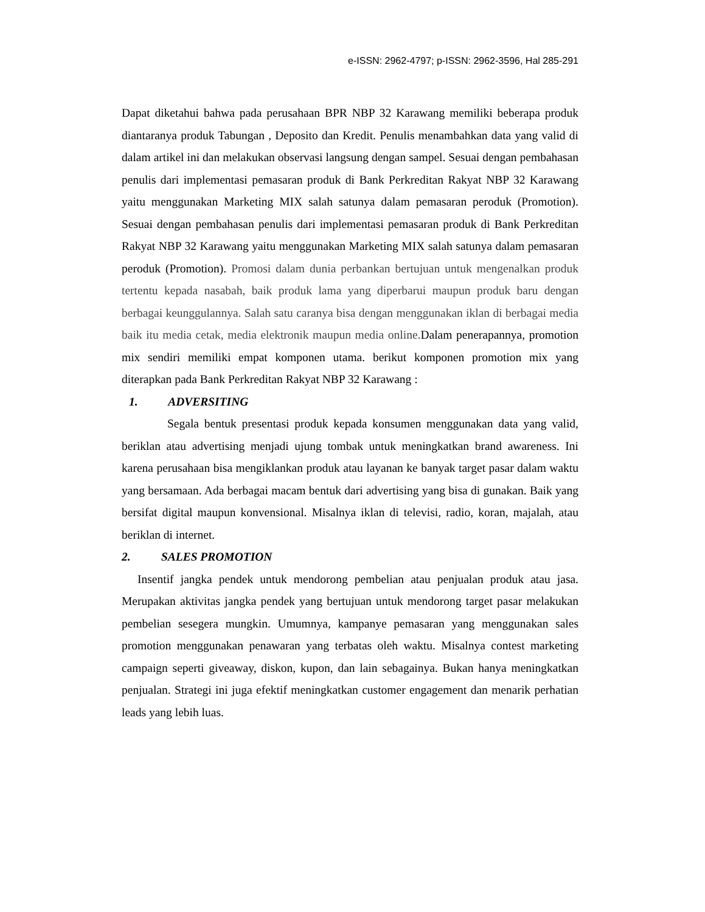e-ISSN: 2962-4797; p-ISSN: 2962-3596, Hal 285-291
Dapat diketahui bahwa pada perusahaan BPR NBP 32 Karawang memiliki beberapa produk diantaranya produk Tabungan , Deposito dan Kredit. Penulis menambahkan data yang valid di dalam artikel ini dan melakukan observasi langsung dengan sampel. Sesuai dengan pembahasan penulis dari implementasi pemasaran produk di Bank Perkreditan Rakyat NBP 32 Karawang yaitu menggunakan Marketing MIX salah satunya dalam pemasaran peroduk (Promotion). Sesuai dengan pembahasan penulis dari implementasi pemasaran produk di Bank Perkreditan Rakyat NBP 32 Karawang yaitu menggunakan Marketing MIX salah satunya dalam pemasaran peroduk (Promotion). Promosi dalam dunia perbankan bertujuan untuk mengenalkan produk tertentu kepada nasabah, baik produk lama yang diperbarui maupun produk baru dengan berbagai keunggulannya. Salah satu caranya bisa dengan menggunakan iklan di berbagai media baik itu media cetak, media elektronik maupun media online. Dalam penerapannya, promotion mix sendiri memiliki empat komponen utama. berikut komponen promotion mix yang diterapkan pada Bank Perkreditan Rakyat NBP 32 Karawang :
1. ADVERSITING
Segala bentuk presentasi produk kepada konsumen menggunakan data yang valid, beriklan atau advertising menjadi ujung tombak untuk meningkatkan brand awareness. Ini karena perusahaan bisa mengiklankan produk atau layanan ke banyak target pasar dalam waktu yang bersamaan. Ada berbagai macam bentuk dari advertising yang bisa di gunakan. Baik yang bersifat digital maupun konvensional. Misalnya iklan di televisi, radio, koran, majalah, atau beriklan di internet.
2. SALES PROMOTION
Insentif jangka pendek untuk mendorong pembelian atau penjualan produk atau jasa. Merupakan aktivitas jangka pendek yang bertujuan untuk mendorong target pasar melakukan pembelian sesegera mungkin. Umumnya, kampanye pemasaran yang menggunakan sales promotion menggunakan penawaran yang terbatas oleh waktu. Misalnya contest marketing campaign seperti giveaway, diskon, kupon, dan lain sebagainya. Bukan hanya meningkatkan penjualan. Strategi ini juga efektif meningkatkan customer engagement dan menarik perhatian leads yang lebih luas.